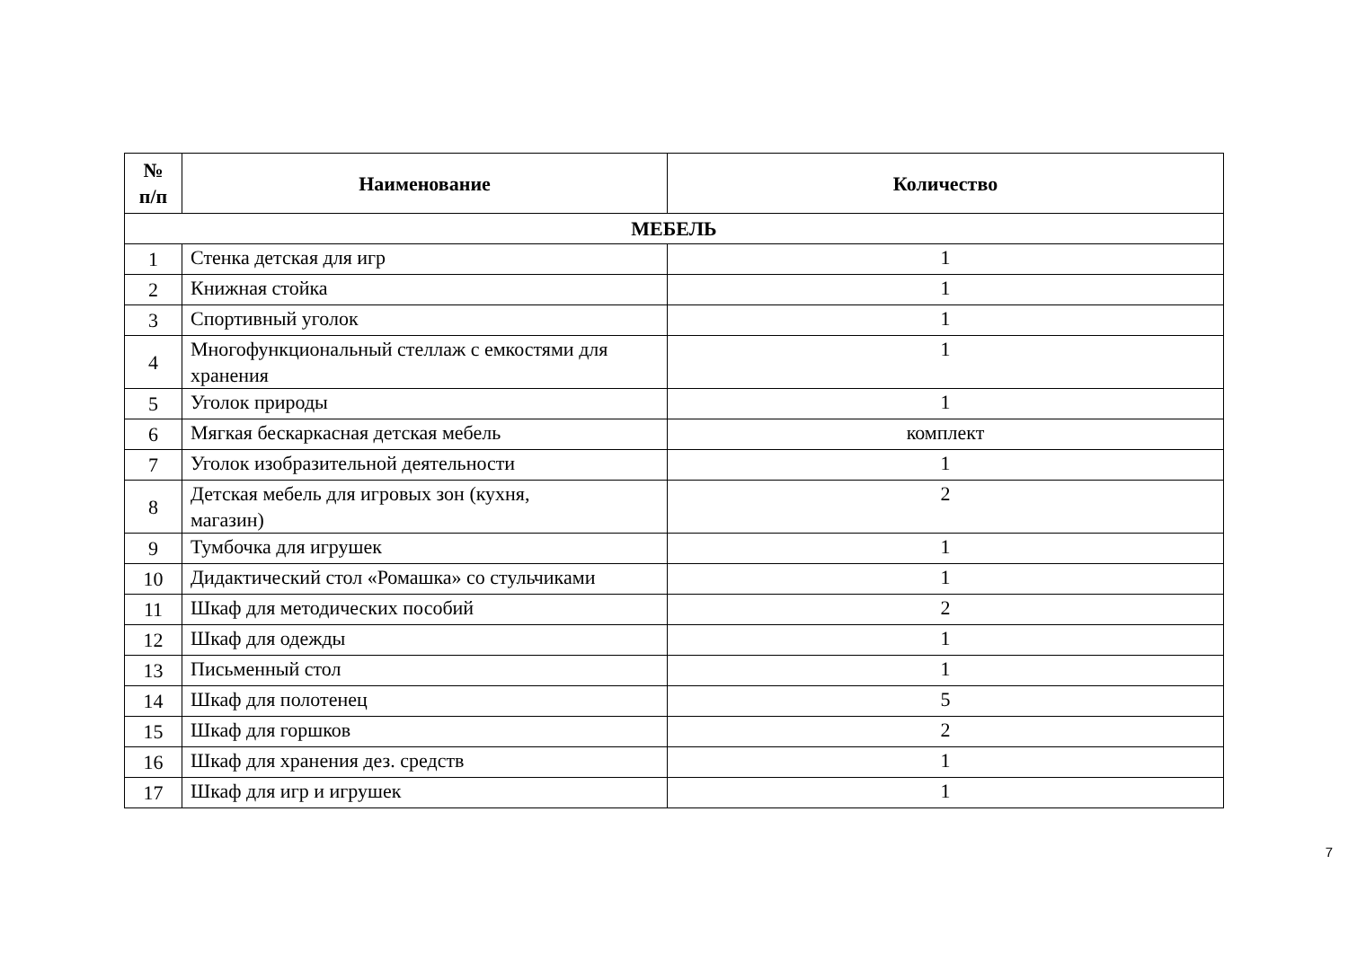| № п/п | Наименование | Количество |
| --- | --- | --- |
| МЕБЕЛЬ | | |
| 1 | Стенка детская для игр | 1 |
| 2 | Книжная стойка | 1 |
| 3 | Спортивный уголок | 1 |
| 4 | Многофункциональный стеллаж с емкостями для хранения | 1 |
| 5 | Уголок природы | 1 |
| 6 | Мягкая бескаркасная детская мебель | комплект |
| 7 | Уголок изобразительной деятельности | 1 |
| 8 | Детская мебель для игровых зон (кухня, магазин) | 2 |
| 9 | Тумбочка для игрушек | 1 |
| 10 | Дидактический стол «Ромашка» со стульчиками | 1 |
| 11 | Шкаф для методических пособий | 2 |
| 12 | Шкаф для одежды | 1 |
| 13 | Письменный стол | 1 |
| 14 | Шкаф для полотенец | 5 |
| 15 | Шкаф для горшков | 2 |
| 16 | Шкаф для хранения дез. средств | 1 |
| 17 | Шкаф для игр и игрушек | 1 |
7